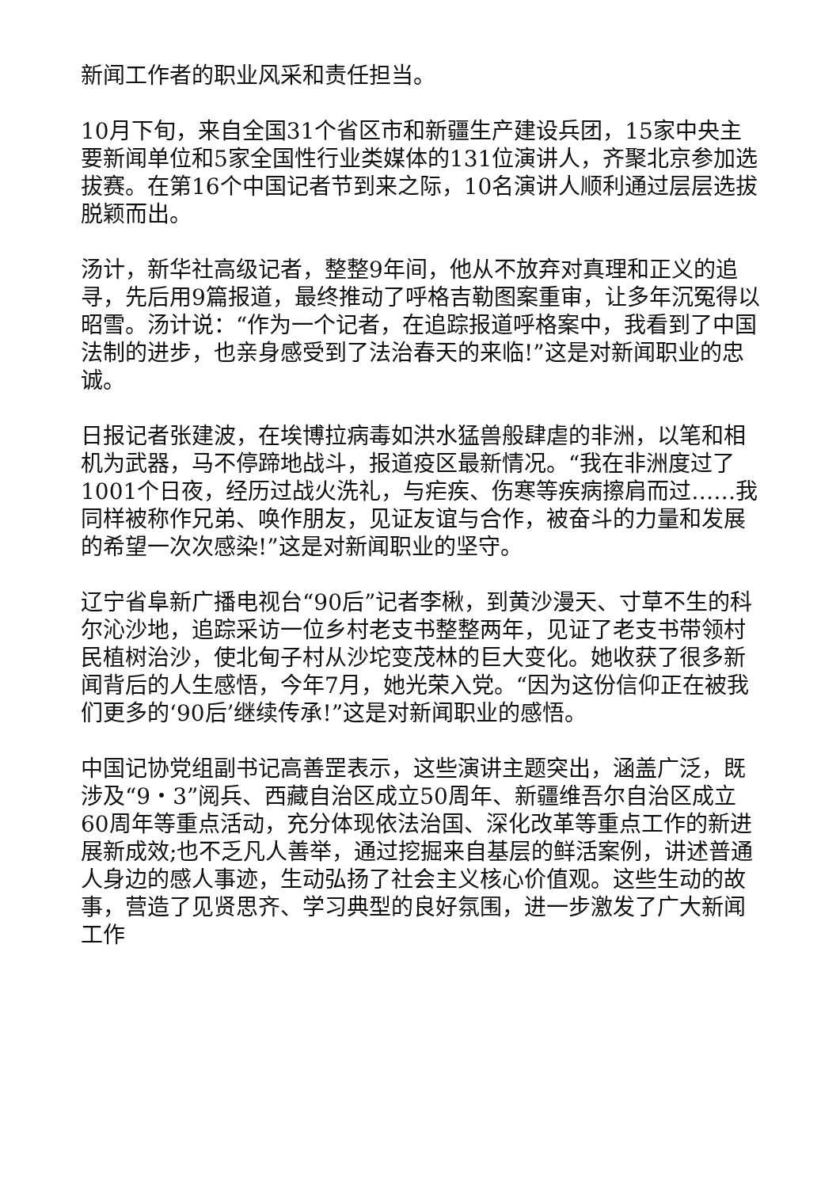新闻工作者的职业风采和责任担当。
10月下旬，来自全国31个省区市和新疆生产建设兵团，15家中央主要新闻单位和5家全国性行业类媒体的131位演讲人，齐聚北京参加选拔赛。在第16个中国记者节到来之际，10名演讲人顺利通过层层选拔脱颖而出。
汤计，新华社高级记者，整整9年间，他从不放弃对真理和正义的追寻，先后用9篇报道，最终推动了呼格吉勒图案重审，让多年沉冤得以昭雪。汤计说：“作为一个记者，在追踪报道呼格案中，我看到了中国法制的进步，也亲身感受到了法治春天的来临!”这是对新闻职业的忠诚。
日报记者张建波，在埃博拉病毒如洪水猛兽般肆虐的非洲，以笔和相机为武器，马不停蹄地战斗，报道疫区最新情况。“我在非洲度过了1001个日夜，经历过战火洗礼，与疟疾、伤寒等疾病擦肩而过……我同样被称作兄弟、唤作朋友，见证友谊与合作，被奋斗的力量和发展的希望一次次感染!”这是对新闻职业的坚守。
辽宁省阜新广播电视台“90后”记者李楸，到黄沙漫天、寸草不生的科尔沁沙地，追踪采访一位乡村老支书整整两年，见证了老支书带领村民植树治沙，使北甸子村从沙坨变茂林的巨大变化。她收获了很多新闻背后的人生感悟，今年7月，她光荣入党。“因为这份信仰正在被我们更多的‘90后’继续传承!”这是对新闻职业的感悟。
中国记协党组副书记高善罡表示，这些演讲主题突出，涵盖广泛，既涉及“9・3”阅兵、西藏自治区成立50周年、新疆维吾尔自治区成立60周年等重点活动，充分体现依法治国、深化改革等重点工作的新进展新成效;也不乏凡人善举，通过挖掘来自基层的鲜活案例，讲述普通人身边的感人事迹，生动弘扬了社会主义核心价值观。这些生动的故事，营造了见贤思齐、学习典型的良好氛围，进一步激发了广大新闻工作